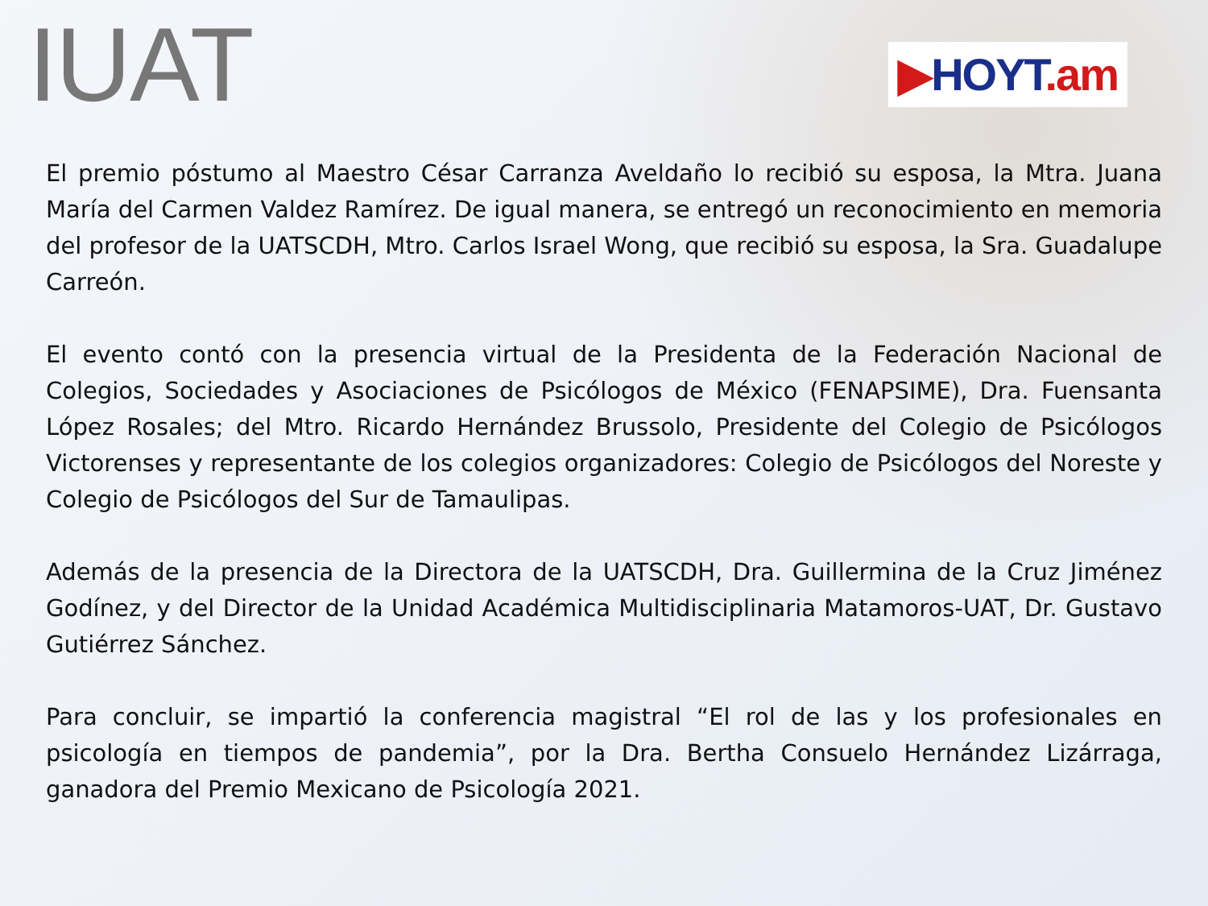IUAT
▶HOYT.am
El premio póstumo al Maestro César Carranza Aveldaño lo recibió su esposa, la Mtra. Juana María del Carmen Valdez Ramírez. De igual manera, se entregó un reconocimiento en memoria del profesor de la UATSCDH, Mtro. Carlos Israel Wong, que recibió su esposa, la Sra. Guadalupe Carreón.
El evento contó con la presencia virtual de la Presidenta de la Federación Nacional de Colegios, Sociedades y Asociaciones de Psicólogos de México (FENAPSIME), Dra. Fuensanta López Rosales; del Mtro. Ricardo Hernández Brussolo, Presidente del Colegio de Psicólogos Victorenses y representante de los colegios organizadores: Colegio de Psicólogos del Noreste y Colegio de Psicólogos del Sur de Tamaulipas.
Además de la presencia de la Directora de la UATSCDH, Dra. Guillermina de la Cruz Jiménez Godínez, y del Director de la Unidad Académica Multidisciplinaria Matamoros-UAT, Dr. Gustavo Gutiérrez Sánchez.
Para concluir, se impartió la conferencia magistral “El rol de las y los profesionales en psicología en tiempos de pandemia”, por la Dra. Bertha Consuelo Hernández Lizárraga, ganadora del Premio Mexicano de Psicología 2021.